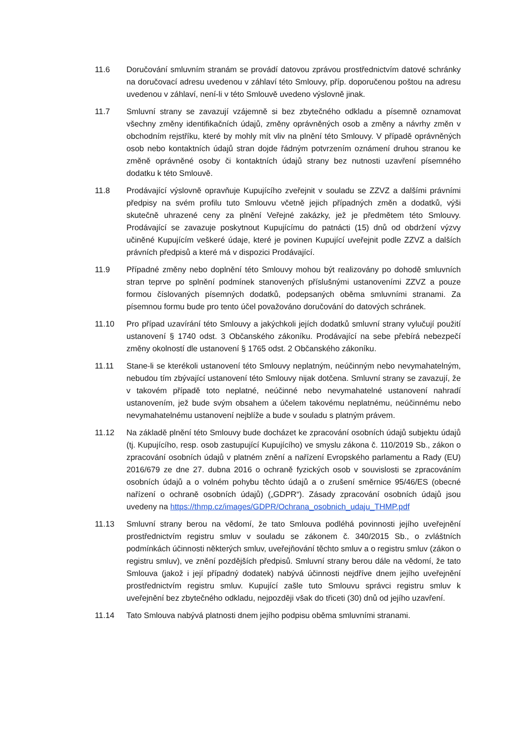11.6 Doručování smluvním stranám se provádí datovou zprávou prostřednictvím datové schránky na doručovací adresu uvedenou v záhlaví této Smlouvy, příp. doporučenou poštou na adresu uvedenou v záhlaví, není-li v této Smlouvě uvedeno výslovně jinak.
11.7 Smluvní strany se zavazují vzájemně si bez zbytečného odkladu a písemně oznamovat všechny změny identifikačních údajů, změny oprávněných osob a změny a návrhy změn v obchodním rejstříku, které by mohly mít vliv na plnění této Smlouvy. V případě oprávněných osob nebo kontaktních údajů stran dojde řádným potvrzením oznámení druhou stranou ke změně oprávněné osoby či kontaktních údajů strany bez nutnosti uzavření písemného dodatku k této Smlouvě.
11.8 Prodávající výslovně opravňuje Kupujícího zveřejnit v souladu se ZZVZ a dalšími právními předpisy na svém profilu tuto Smlouvu včetně jejich případných změn a dodatků, výši skutečně uhrazené ceny za plnění Veřejné zakázky, jež je předmětem této Smlouvy. Prodávající se zavazuje poskytnout Kupujícímu do patnácti (15) dnů od obdržení výzvy učiněné Kupujícím veškeré údaje, které je povinen Kupující uveřejnit podle ZZVZ a dalších právních předpisů a které má v dispozici Prodávající.
11.9 Případné změny nebo doplnění této Smlouvy mohou být realizovány po dohodě smluvních stran teprve po splnění podmínek stanovených příslušnými ustanoveními ZZVZ a pouze formou číslovaných písemných dodatků, podepsaných oběma smluvními stranami. Za písemnou formu bude pro tento účel považováno doručování do datových schránek.
11.10 Pro případ uzavírání této Smlouvy a jakýchkoli jejích dodatků smluvní strany vylučují použití ustanovení § 1740 odst. 3 Občanského zákoníku. Prodávající na sebe přebírá nebezpečí změny okolností dle ustanovení § 1765 odst. 2 Občanského zákoníku.
11.11 Stane-li se kterékoli ustanovení této Smlouvy neplatným, neúčinným nebo nevymahatelným, nebudou tím zbývající ustanovení této Smlouvy nijak dotčena. Smluvní strany se zavazují, že v takovém případě toto neplatné, neúčinné nebo nevymahatelné ustanovení nahradí ustanovením, jež bude svým obsahem a účelem takovému neplatnému, neúčinnému nebo nevymahatelnému ustanovení nejblíže a bude v souladu s platným právem.
11.12 Na základě plnění této Smlouvy bude docházet ke zpracování osobních údajů subjektu údajů (tj. Kupujícího, resp. osob zastupující Kupujícího) ve smyslu zákona č. 110/2019 Sb., zákon o zpracování osobních údajů v platném znění a nařízení Evropského parlamentu a Rady (EU) 2016/679 ze dne 27. dubna 2016 o ochraně fyzických osob v souvislosti se zpracováním osobních údajů a o volném pohybu těchto údajů a o zrušení směrnice 95/46/ES (obecné nařízení o ochraně osobních údajů) („GDPR“). Zásady zpracování osobních údajů jsou uvedeny na https://thmp.cz/images/GDPR/Ochrana_osobnich_udaju_THMP.pdf
11.13 Smluvní strany berou na vědomí, že tato Smlouva podléhá povinnosti jejího uveřejnění prostřednictvím registru smluv v souladu se zákonem č. 340/2015 Sb., o zvláštních podmínkách účinnosti některých smluv, uveřejňování těchto smluv a o registru smluv (zákon o registru smluv), ve znění pozdějších předpisů. Smluvní strany berou dále na vědomí, že tato Smlouva (jakož i její případný dodatek) nabývá účinnosti nejdříve dnem jejího uveřejnění prostřednictvím registru smluv. Kupující zašle tuto Smlouvu správci registru smluv k uveřejnění bez zbytečného odkladu, nejpozději však do třiceti (30) dnů od jejího uzavření.
11.14 Tato Smlouva nabývá platnosti dnem jejího podpisu oběma smluvními stranami.